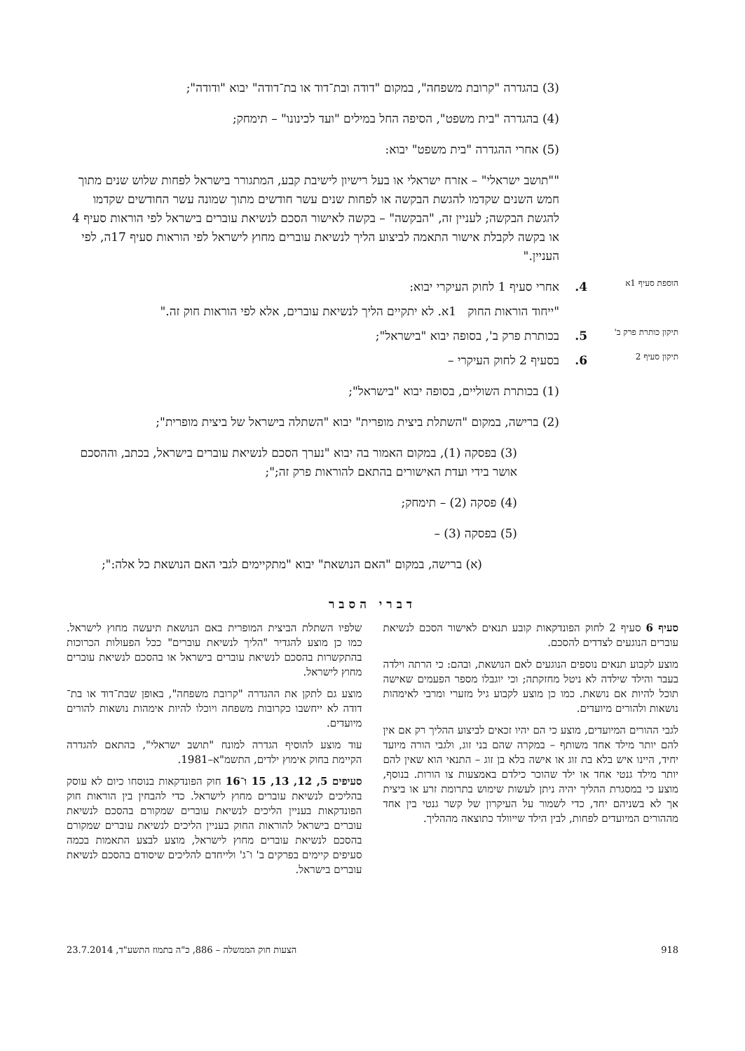(3) בהגדרה "קרובת משפחה", במקום "דודה ובת־דוד או בת־דודה" יבוא "ודודה";
(4) בהגדרה "בית משפט", הסיפה החל במילים "ועד לכינונו" – תימחק;
(5) אחרי ההגדרה "בית משפט" יבוא:
""תושב ישראלי" – אזרח ישראלי או בעל רישיון לישיבת קבע, המתגורר בישראל לפחות שלוש שנים מתוך חמש השנים שקדמו להגשת הבקשה או לפחות שנים עשר חודשים מתוך שמונה עשר החודשים שקדמו להגשת הבקשה; לעניין זה, "הבקשה" – בקשה לאישור הסכם לנשיאת עוברים בישראל לפי הוראות סעיף 4 או בקשה לקבלת אישור התאמה לביצוע הליך לנשיאת עוברים מחוץ לישראל לפי הוראות סעיף 17ה, לפי העניין."
הוספת סעיף 1א
4. אחרי סעיף 1 לחוק העיקרי יבוא:
"ייחוד הוראות החוק 1א. לא יתקיים הליך לנשיאת עוברים, אלא לפי הוראות חוק זה."
תיקון כותרת פרק ב'
5. בכותרת פרק ב', בסופה יבוא "בישראל";
תיקון סעיף 2
6. בסעיף 2 לחוק העיקרי –
(1) בכותרת השוליים, בסופה יבוא "בישראל";
(2) ברישה, במקום "השתלת ביצית מופרית" יבוא "השתלה בישראל של ביצית מופרית";
(3) בפסקה (1), במקום האמור בה יבוא "נערך הסכם לנשיאת עוברים בישראל, בכתב, וההסכם אושר בידי ועדת האישורים בהתאם להוראות פרק זה;";
(4) פסקה (2) – תימחק;
(5) בפסקה (3) –
(א) ברישה, במקום "האם הנושאת" יבוא "מתקיימים לגבי האם הנושאת כל אלה:";
דברי הסבר
סעיף 6 סעיף 2 לחוק הפונדקאות קובע תנאים לאישור הסכם לנשיאת עוברים הנוגעים לצדדים להסכם.
מוצע לקבוע תנאים נוספים הנוגעים לאם הנושאת, ובהם: כי הרתה וילדה בעבר והילד שילדה לא ניטל מחזקתה; וכי יוגבלו מספר הפעמים שאישה תוכל להיות אם נושאת. כמו כן מוצע לקבוע גיל מזערי ומרבי לאימהות נושאות ולהורים מיועדים.
לגבי ההורים המיועדים, מוצע כי הם יהיו זכאים לביצוע ההליך רק אם אין להם יותר מילד אחד משותף – במקרה שהם בני זוג, ולגבי הורה מיועד יחיד, היינו איש בלא בת זוג או אישה בלא בן זוג – התנאי הוא שאין להם יותר מילד גנטי אחד או ילד שהוכר כילדם באמצעות צו הורות. בנוסף, מוצע כי במסגרת ההליך יהיה ניתן לעשות שימוש בתרומת זרע או ביצית אך לא בשניהם יחד, כדי לשמור על העיקרון של קשר גנטי בין אחד מההורים המיועדים לפחות, לבין הילד שייוולד כתוצאה מההליך.
שלפיו השתלת הביצית המופרית באם הנושאת תיעשה מחוץ לישראל. כמו כן מוצע להגדיר "הליך לנשיאת עוברים" ככל הפעולות הכרוכות בהתקשרות בהסכם לנשיאת עוברים בישראל או בהסכם לנשיאת עוברים מחוץ לישראל.
מוצע גם לתקן את ההגדרה "קרובת משפחה", באופן שבת־דוד או בת־דודה לא ייחשבו כקרובות משפחה ויוכלו להיות אימהות נושאות להורים מיועדים.
עוד מוצע להוסיף הגדרה למונח "תושב ישראלי", בהתאם להגדרה הקיימת בחוק אימוץ ילדים, התשמ"א–1981.
סעיפים 5, 12, 13, 15 ו־16 חוק הפונדקאות בנוסחו כיום לא עוסק בהליכים לנשיאת עוברים מחוץ לישראל. כדי להבחין בין הוראות חוק הפונדקאות בעניין הליכים לנשיאת עוברים שמקורם בהסכם לנשיאת עוברים בישראל להוראות החוק בעניין הליכים לנשיאת עוברים שמקורם בהסכם לנשיאת עוברים מחוץ לישראל, מוצע לבצע התאמות בכמה סעיפים קיימים בפרקים ב' ו־ג' ולייחדם להליכים שיסודם בהסכם לנשיאת עוברים בישראל.
918 הצעות חוק הממשלה – 886, כ"ה בתמוז התשע"ד, 23.7.2014